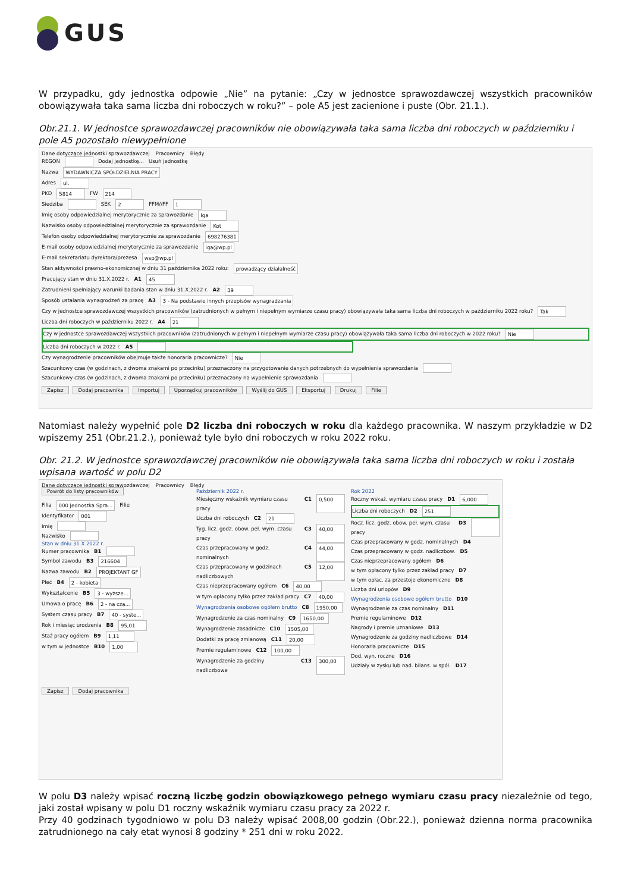GUS
W przypadku, gdy jednostka odpowie „Nie” na pytanie: „Czy w jednostce sprawozdawczej wszystkich pracowników obowiązywała taka sama liczba dni roboczych w roku?” – pole A5 jest zacienione i puste (Obr. 21.1.).
Obr.21.1. W jednostce sprawozdawczej pracowników nie obowiązywała taka sama liczba dni roboczych w październiku i pole A5 pozostało niewypełnione
Dane dotyczące jednostki sprawozdawczej Pracownicy Błędy
REGON Dodaj jednostkę... Usuń jednostkę
Nazwa WYDAWNICZA SPÓŁDZIELNIA PRACY
Adres ul.
PKD 5814 FW 214
Siedziba SEK 2 FFM//FF 1
Imię osoby odpowiedzialnej merytorycznie za sprawozdanie Iga
Nazwisko osoby odpowiedzialnej merytorycznie za sprawozdanie Kot
Telefon osoby odpowiedzialnej merytorycznie za sprawozdanie 698276381
E-mail osoby odpowiedzialnej merytorycznie za sprawozdanie iga@wp.pl
E-mail sekretariatu dyrektora/prezesa wsp@wp.pl
Stan aktywności prawno-ekonomicznej w dniu 31 października 2022 roku: prowadzący działalność
Pracujący stan w dniu 31.X.2022 r. A1 45
Zatrudnieni spełniający warunki badania stan w dniu 31.X.2022 r. A2 39
Sposób ustalania wynagrodzeń za pracę A3 3 - Na podstawie innych przepisów wynagradzania
Czy w jednostce sprawozdawczej wszystkich pracowników (zatrudnionych w pełnym i niepełnym wymiarze czasu pracy) obowiązywała taka sama liczba dni roboczych w październiku 2022 roku? Tak
Liczba dni roboczych w październiku 2022 r. A4 21
Czy w jednostce sprawozdawczej wszystkich pracowników (zatrudnionych w pełnym i niepełnym wymiarze czasu pracy) obowiązywała taka sama liczba dni roboczych w 2022 roku? Nie
Liczba dni roboczych w 2022 r. A5
Czy wynagrodzenie pracowników obejmuje także honoraria pracownicze? Nie
Szacunkowy czas (w godzinach, z dwoma znakami po przecinku) przeznaczony na przygotowanie danych potrzebnych do wypełnienia sprawozdania
Szacunkowy czas (w godzinach, z dwoma znakami po przecinku) przeznaczony na wypełnienie sprawozdania
Zapisz Dodaj pracownika Importuj Uporządkuj pracowników Wyślij do GUS Eksportuj Drukuj Filie
Natomiast należy wypełnić pole D2 liczba dni roboczych w roku dla każdego pracownika. W naszym przykładzie w D2 wpiszemy 251 (Obr.21.2.), ponieważ tyle było dni roboczych w roku 2022 roku.
Obr. 21.2. W jednostce sprawozdawczej pracowników nie obowiązywała taka sama liczba dni roboczych w roku i została wpisana wartość w polu D2
Dane dotyczące jednostki sprawozdawczej Pracownicy Błędy
Powrót do listy pracowników
Filia 000 Jednostka Spra... Filie
Identyfikator 001
Imię
Nazwisko
Stan w dniu 31 X 2022 r.
Numer pracownika B1
Symbol zawodu B3 216604
Nazwa zawodu B2 PROJEKTANT GF
Płeć B4 2 - kobieta
Wykształcenie B5 3 - wyższe...
Umowa o pracę B6 2 - na cza...
System czasu pracy B7 40 - syste...
Rok i miesiąc urodzenia B8 95,01
Staż pracy ogółem B9 1,11
w tym w jednostce B10 1,00
Zapisz Dodaj pracownika
Październik 2022 r.
Miesięczny wskaźnik wymiaru czasu pracy C1 0,500
Liczba dni roboczych C2 21
Tyg. licz. godz. obow. peł. wym. czasu pracy C3 40,00
Czas przepracowany w godz. nominalnych C4 44,00
Czas przepracowany w godzinach nadliczbowych C5 12,00
Czas nieprzepracowany ogółem C6 40,00
w tym opłacony tylko przez zakład pracy C7 40,00
Wynagrodzenia osobowe ogółem brutto C8 1950,00
Wynagrodzenie za czas nominalny C9 1650,00
Wynagrodzenie zasadnicze C10 1505,00
Dodatki za pracę zmianową C11 20,00
Premie regulaminowe C12 100,00
Wynagrodzenie za godziny nadliczbowe C13 300,00
Rok 2022
Roczny wskaź. wymiaru czasu pracy D1 6,000
Liczba dni roboczych D2 251
Rocz. licz. godz. obow. peł. wym. czasu pracy D3
Czas przepracowany w godz. nominalnych D4
Czas przepracowany w godz. nadliczbow. D5
Czas nieprzepracowany ogółem D6
w tym opłacony tylko przez zakład pracy D7
w tym opłac. za przestoje ekonomiczne D8
Liczba dni urlopów D9
Wynagrodzenia osobowe ogółem brutto D10
Wynagrodzenie za czas nominalny D11
Premie regulaminowe D12
Nagrody i premie uznaniowe D13
Wynagrodzenie za godziny nadliczbowe D14
Honoraria pracownicze D15
Dod. wyn. roczne D16
Udziały w zysku lub nad. bilans. w spół. D17
W polu D3 należy wpisać roczną liczbę godzin obowiązkowego pełnego wymiaru czasu pracy niezależnie od tego, jaki został wpisany w polu D1 roczny wskaźnik wymiaru czasu pracy za 2022 r.
Przy 40 godzinach tygodniowo w polu D3 należy wpisać 2008,00 godzin (Obr.22.), ponieważ dzienna norma pracownika zatrudnionego na cały etat wynosi 8 godziny * 251 dni w roku 2022.